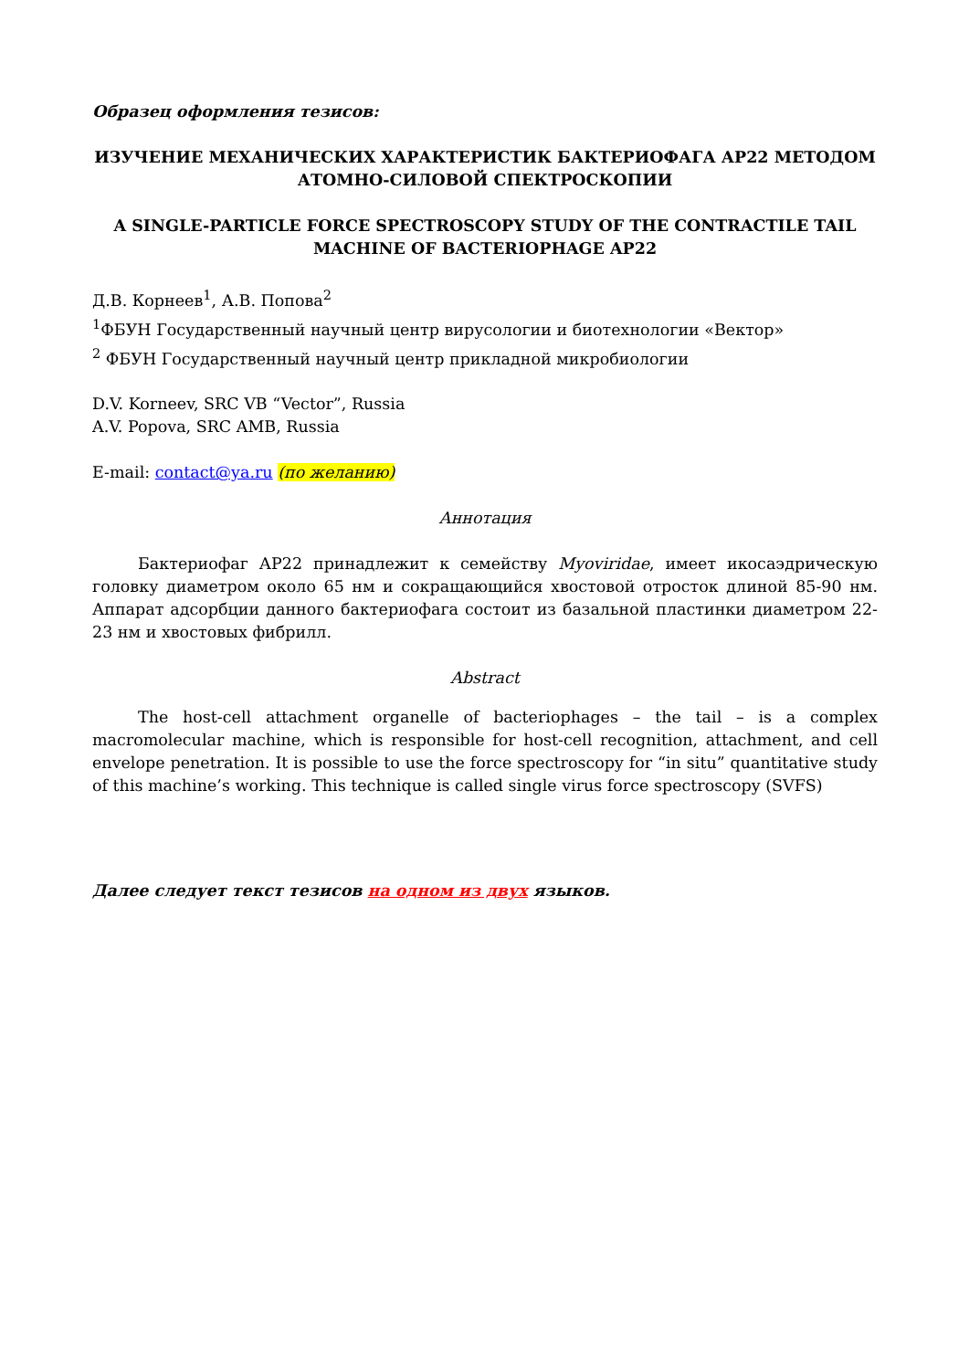Образец оформления тезисов:
ИЗУЧЕНИЕ МЕХАНИЧЕСКИХ ХАРАКТЕРИСТИК БАКТЕРИОФАГА АР22 МЕТОДОМ АТОМНО-СИЛОВОЙ СПЕКТРОСКОПИИ
A SINGLE-PARTICLE FORCE SPECTROSCOPY STUDY OF THE CONTRACTILE TAIL MACHINE OF BACTERIOPHAGE AP22
Д.В. Корнеев<sup>1</sup>, А.В. Попова<sup>2</sup>
<sup>1</sup> ФБУН Государственный научный центр вирусологии и биотехнологии «Вектор»
<sup>2</sup> ФБУН Государственный научный центр прикладной микробиологии
D.V. Korneev, SRC VB “Vector”, Russia
A.V. Popova, SRC AMB, Russia
E-mail: contact@ya.ru (по желанию)
Аннотация
Бактериофаг АР22 принадлежит к семейству Myoviridae, имеет икосаэдрическую головку диаметром около 65 нм и сокращающийся хвостовой отросток длиной 85-90 нм. Аппарат адсорбции данного бактериофага состоит из базальной пластинки диаметром 22-23 нм и хвостовых фибрилл.
Abstract
The host-cell attachment organelle of bacteriophages – the tail – is a complex macromolecular machine, which is responsible for host-cell recognition, attachment, and cell envelope penetration. It is possible to use the force spectroscopy for “in situ” quantitative study of this machine’s working. This technique is called single virus force spectroscopy (SVFS)
Далее следует текст тезисов на одном из двух языков.